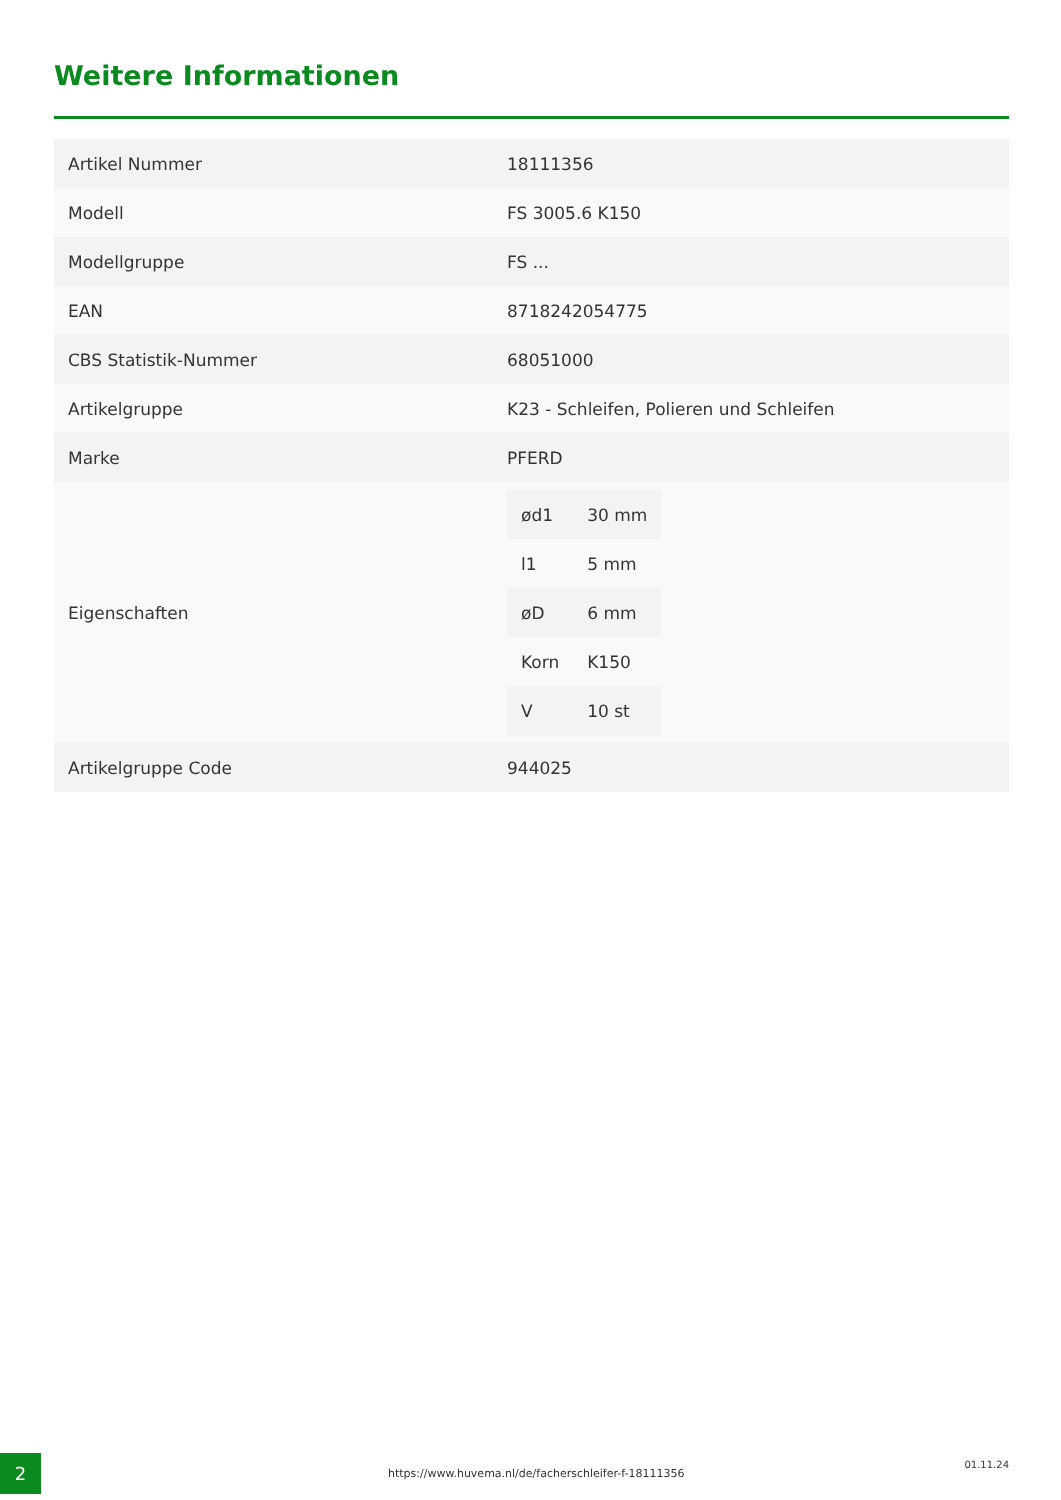Weitere Informationen
| Artikel Nummer | 18111356 |
| Modell | FS 3005.6 K150 |
| Modellgruppe | FS ... |
| EAN | 8718242054775 |
| CBS Statistik-Nummer | 68051000 |
| Artikelgruppe | K23 - Schleifen, Polieren und Schleifen |
| Marke | PFERD |
| Eigenschaften | / ød1 / 30 mm / / l1 / 5 mm / / øD / 6 mm / / Korn / K150 / / V / 10 st / |
| Artikelgruppe Code | 944025 |
2
https://www.huvema.nl/de/facherschleifer-f-18111356
01.11.24